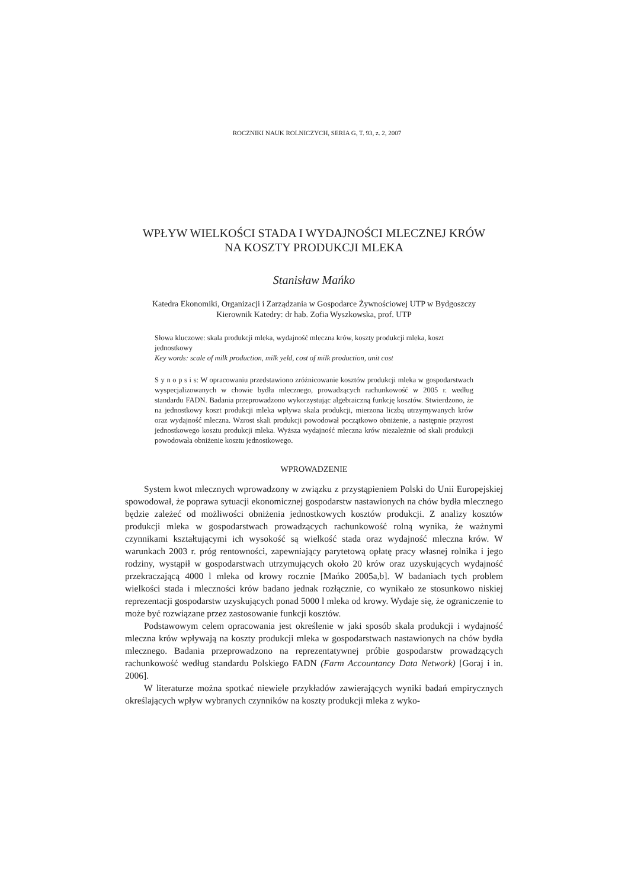ROCZNIKI NAUK ROLNICZYCH, SERIA G, T. 93, z. 2, 2007
WPŁYW WIELKOŚCI STADA I WYDAJNOŚCI MLECZNEJ KRÓW
NA KOSZTY PRODUKCJI MLEKA
Stanisław Mańko
Katedra Ekonomiki, Organizacji i Zarządzania w Gospodarce Żywnościowej UTP w Bydgoszczy
Kierownik Katedry: dr hab. Zofia Wyszkowska, prof. UTP
Słowa kluczowe: skala produkcji mleka, wydajność mleczna krów, koszty produkcji mleka, koszt jednostkowy
Key words: scale of milk production, milk yeld, cost of milk production, unit cost
S y n o p s i s: W opracowaniu przedstawiono zróżnicowanie kosztów produkcji mleka w gospodarstwach wyspecjalizowanych w chowie bydła mlecznego, prowadzących rachunkowość w 2005 r. według standardu FADN. Badania przeprowadzono wykorzystując algebraiczną funkcję kosztów. Stwierdzono, że na jednostkowy koszt produkcji mleka wpływa skala produkcji, mierzona liczbą utrzymywanych krów oraz wydajność mleczna. Wzrost skali produkcji powodował początkowo obniżenie, a następnie przyrost jednostkowego kosztu produkcji mleka. Wyższa wydajność mleczna krów niezależnie od skali produkcji powodowała obniżenie kosztu jednostkowego.
WPROWADZENIE
System kwot mlecznych wprowadzony w związku z przystąpieniem Polski do Unii Europejskiej spowodował, że poprawa sytuacji ekonomicznej gospodarstw nastawionych na chów bydła mlecznego będzie zależeć od możliwości obniżenia jednostkowych kosztów produkcji. Z analizy kosztów produkcji mleka w gospodarstwach prowadzących rachunkowość rolną wynika, że ważnymi czynnikami kształtującymi ich wysokość są wielkość stada oraz wydajność mleczna krów. W warunkach 2003 r. próg rentowności, zapewniający parytetową opłatę pracy własnej rolnika i jego rodziny, wystąpił w gospodarstwach utrzymujących około 20 krów oraz uzyskujących wydajność przekraczającą 4000 l mleka od krowy rocznie [Mańko 2005a,b]. W badaniach tych problem wielkości stada i mleczności krów badano jednak rozłącznie, co wynikało ze stosunkowo niskiej reprezentacji gospodarstw uzyskujących ponad 5000 l mleka od krowy. Wydaje się, że ograniczenie to może być rozwiązane przez zastosowanie funkcji kosztów.
Podstawowym celem opracowania jest określenie w jaki sposób skala produkcji i wydajność mleczna krów wpływają na koszty produkcji mleka w gospodarstwach nastawionych na chów bydła mlecznego. Badania przeprowadzono na reprezentatywnej próbie gospodarstw prowadzących rachunkowość według standardu Polskiego FADN (Farm Accountancy Data Network) [Goraj i in. 2006].
W literaturze można spotkać niewiele przykładów zawierających wyniki badań empirycznych określających wpływ wybranych czynników na koszty produkcji mleka z wyko-